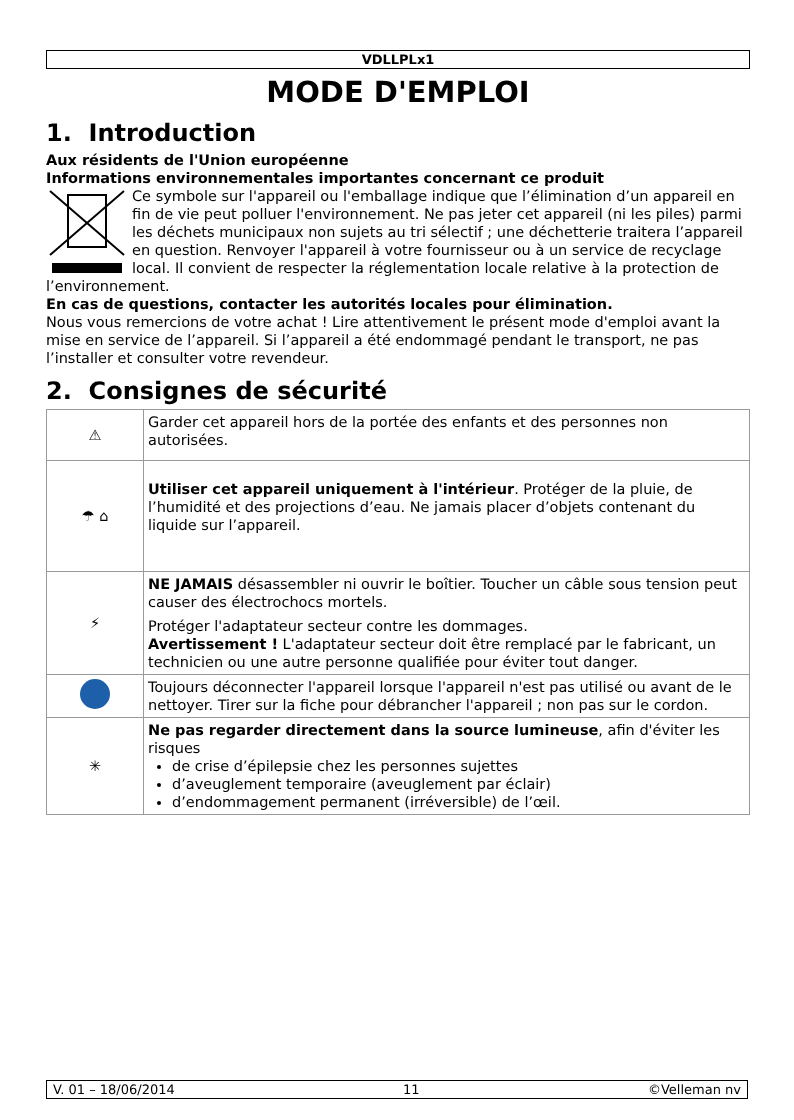VDLLPLx1
MODE D'EMPLOI
1. Introduction
Aux résidents de l'Union européenne
Informations environnementales importantes concernant ce produit
Ce symbole sur l'appareil ou l'emballage indique que l’élimination d’un appareil en fin de vie peut polluer l'environnement. Ne pas jeter cet appareil (ni les piles) parmi les déchets municipaux non sujets au tri sélectif ; une déchetterie traitera l’appareil en question. Renvoyer l'appareil à votre fournisseur ou à un service de recyclage local. Il convient de respecter la réglementation locale relative à la protection de l’environnement.
En cas de questions, contacter les autorités locales pour élimination.
Nous vous remercions de votre achat ! Lire attentivement le présent mode d'emploi avant la mise en service de l’appareil. Si l’appareil a été endommagé pendant le transport, ne pas l’installer et consulter votre revendeur.
2. Consignes de sécurité
| ⚠ | Garder cet appareil hors de la portée des enfants et des personnes non autorisées. |
| ☂ ⌂ | Utiliser cet appareil uniquement à l'intérieur . Protéger de la pluie, de l’humidité et des projections d’eau. Ne jamais placer d’objets contenant du liquide sur l’appareil. |
| ⚡ | NE JAMAIS désassembler ni ouvrir le boîtier. Toucher un câble sous tension peut causer des électrochocs mortels. Protéger l'adaptateur secteur contre les dommages. Avertissement ! L'adaptateur secteur doit être remplacé par le fabricant, un technicien ou une autre personne qualifiée pour éviter tout danger. |
| | Toujours déconnecter l'appareil lorsque l'appareil n'est pas utilisé ou avant de le nettoyer. Tirer sur la fiche pour débrancher l'appareil ; non pas sur le cordon. |
| ✳ | Ne pas regarder directement dans la source lumineuse , afin d'éviter les risques de crise d’épilepsie chez les personnes sujettes d’aveuglement temporaire (aveuglement par éclair) d’endommagement permanent (irréversible) de l’œil. |
V. 01 – 18/06/2014 11 ©Velleman nv